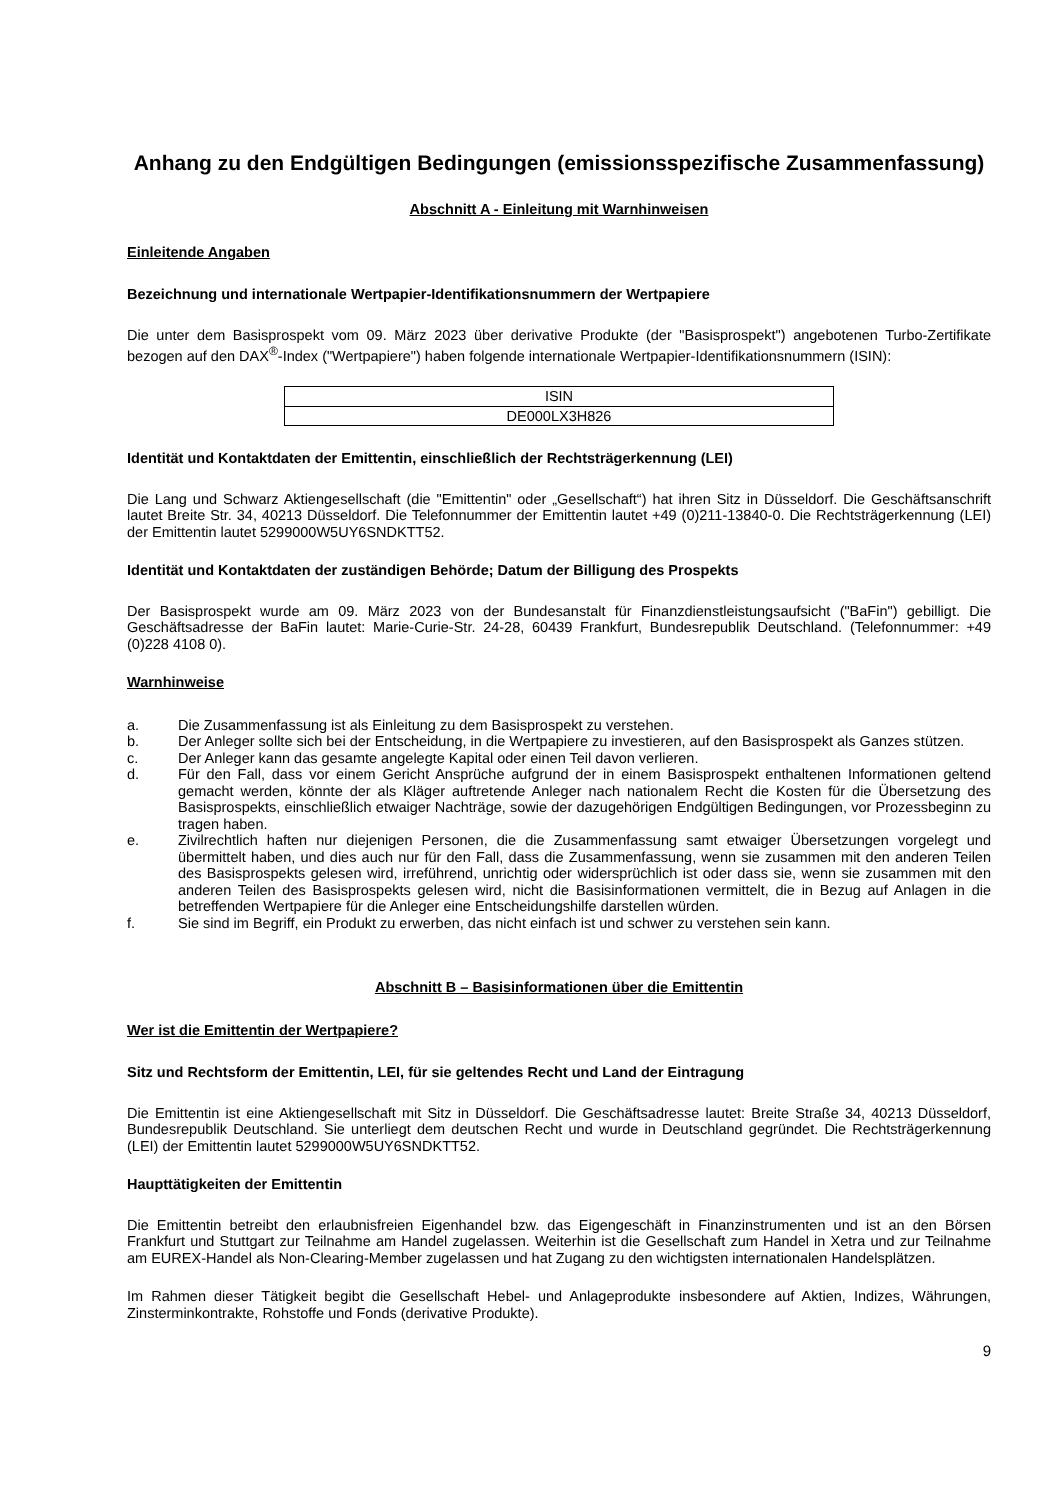Anhang zu den Endgültigen Bedingungen (emissionsspezifische Zusammenfassung)
Abschnitt A - Einleitung mit Warnhinweisen
Einleitende Angaben
Bezeichnung und internationale Wertpapier-Identifikationsnummern der Wertpapiere
Die unter dem Basisprospekt vom 09. März 2023 über derivative Produkte (der "Basisprospekt") angebotenen Turbo-Zertifikate bezogen auf den DAX<sup>®</sup>-Index ("Wertpapiere") haben folgende internationale Wertpapier-Identifikationsnummern (ISIN):
| ISIN |
| DE000LX3H826 |
Identität und Kontaktdaten der Emittentin, einschließlich der Rechtsträgerkennung (LEI)
Die Lang und Schwarz Aktiengesellschaft (die "Emittentin" oder „Gesellschaft“) hat ihren Sitz in Düsseldorf. Die Geschäftsanschrift lautet Breite Str. 34, 40213 Düsseldorf. Die Telefonnummer der Emittentin lautet +49 (0)211-13840-0. Die Rechtsträgerkennung (LEI) der Emittentin lautet 5299000W5UY6SNDKTT52.
Identität und Kontaktdaten der zuständigen Behörde; Datum der Billigung des Prospekts
Der Basisprospekt wurde am 09. März 2023 von der Bundesanstalt für Finanzdienstleistungsaufsicht ("BaFin") gebilligt. Die Geschäftsadresse der BaFin lautet: Marie-Curie-Str. 24-28, 60439 Frankfurt, Bundesrepublik Deutschland. (Telefonnummer: +49 (0)228 4108 0).
Warnhinweise
a. Die Zusammenfassung ist als Einleitung zu dem Basisprospekt zu verstehen.
b. Der Anleger sollte sich bei der Entscheidung, in die Wertpapiere zu investieren, auf den Basisprospekt als Ganzes stützen.
c. Der Anleger kann das gesamte angelegte Kapital oder einen Teil davon verlieren.
d. Für den Fall, dass vor einem Gericht Ansprüche aufgrund der in einem Basisprospekt enthaltenen Informationen geltend gemacht werden, könnte der als Kläger auftretende Anleger nach nationalem Recht die Kosten für die Übersetzung des Basisprospekts, einschließlich etwaiger Nachträge, sowie der dazugehörigen Endgültigen Bedingungen, vor Prozessbeginn zu tragen haben.
e. Zivilrechtlich haften nur diejenigen Personen, die die Zusammenfassung samt etwaiger Übersetzungen vorgelegt und übermittelt haben, und dies auch nur für den Fall, dass die Zusammenfassung, wenn sie zusammen mit den anderen Teilen des Basisprospekts gelesen wird, irreführend, unrichtig oder widersprüchlich ist oder dass sie, wenn sie zusammen mit den anderen Teilen des Basisprospekts gelesen wird, nicht die Basisinformationen vermittelt, die in Bezug auf Anlagen in die betreffenden Wertpapiere für die Anleger eine Entscheidungshilfe darstellen würden.
f. Sie sind im Begriff, ein Produkt zu erwerben, das nicht einfach ist und schwer zu verstehen sein kann.
Abschnitt B – Basisinformationen über die Emittentin
Wer ist die Emittentin der Wertpapiere?
Sitz und Rechtsform der Emittentin, LEI, für sie geltendes Recht und Land der Eintragung
Die Emittentin ist eine Aktiengesellschaft mit Sitz in Düsseldorf. Die Geschäftsadresse lautet: Breite Straße 34, 40213 Düsseldorf, Bundesrepublik Deutschland. Sie unterliegt dem deutschen Recht und wurde in Deutschland gegründet. Die Rechtsträgerkennung (LEI) der Emittentin lautet 5299000W5UY6SNDKTT52.
Haupttätigkeiten der Emittentin
Die Emittentin betreibt den erlaubnisfreien Eigenhandel bzw. das Eigengeschäft in Finanzinstrumenten und ist an den Börsen Frankfurt und Stuttgart zur Teilnahme am Handel zugelassen. Weiterhin ist die Gesellschaft zum Handel in Xetra und zur Teilnahme am EUREX-Handel als Non-Clearing-Member zugelassen und hat Zugang zu den wichtigsten internationalen Handelsplätzen.
Im Rahmen dieser Tätigkeit begibt die Gesellschaft Hebel- und Anlageprodukte insbesondere auf Aktien, Indizes, Währungen, Zinsterminkontrakte, Rohstoffe und Fonds (derivative Produkte).
9